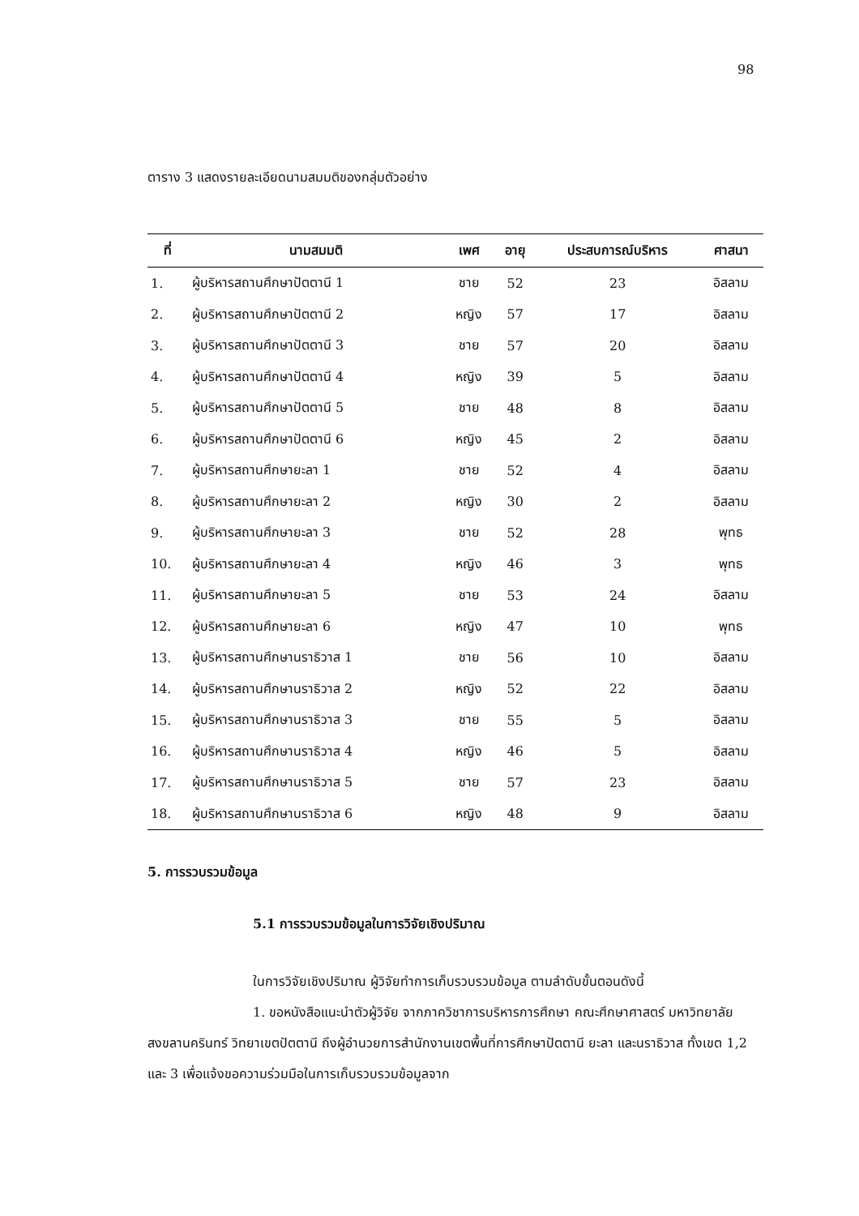98
ตาราง 3 แสดงรายละเอียดนามสมมติของกลุ่มตัวอย่าง
| ที่ | นามสมมติ | เพศ | อายุ | ประสบการณ์บริหาร | ศาสนา |
| --- | --- | --- | --- | --- | --- |
| 1. | ผู้บริหารสถานศึกษาปัตตานี 1 | ชาย | 52 | 23 | อิสลาม |
| 2. | ผู้บริหารสถานศึกษาปัตตานี 2 | หญิง | 57 | 17 | อิสลาม |
| 3. | ผู้บริหารสถานศึกษาปัตตานี 3 | ชาย | 57 | 20 | อิสลาม |
| 4. | ผู้บริหารสถานศึกษาปัตตานี 4 | หญิง | 39 | 5 | อิสลาม |
| 5. | ผู้บริหารสถานศึกษาปัตตานี 5 | ชาย | 48 | 8 | อิสลาม |
| 6. | ผู้บริหารสถานศึกษาปัตตานี 6 | หญิง | 45 | 2 | อิสลาม |
| 7. | ผู้บริหารสถานศึกษายะลา 1 | ชาย | 52 | 4 | อิสลาม |
| 8. | ผู้บริหารสถานศึกษายะลา 2 | หญิง | 30 | 2 | อิสลาม |
| 9. | ผู้บริหารสถานศึกษายะลา 3 | ชาย | 52 | 28 | พุทธ |
| 10. | ผู้บริหารสถานศึกษายะลา 4 | หญิง | 46 | 3 | พุทธ |
| 11. | ผู้บริหารสถานศึกษายะลา 5 | ชาย | 53 | 24 | อิสลาม |
| 12. | ผู้บริหารสถานศึกษายะลา 6 | หญิง | 47 | 10 | พุทธ |
| 13. | ผู้บริหารสถานศึกษานราธิวาส 1 | ชาย | 56 | 10 | อิสลาม |
| 14. | ผู้บริหารสถานศึกษานราธิวาส 2 | หญิง | 52 | 22 | อิสลาม |
| 15. | ผู้บริหารสถานศึกษานราธิวาส 3 | ชาย | 55 | 5 | อิสลาม |
| 16. | ผู้บริหารสถานศึกษานราธิวาส 4 | หญิง | 46 | 5 | อิสลาม |
| 17. | ผู้บริหารสถานศึกษานราธิวาส 5 | ชาย | 57 | 23 | อิสลาม |
| 18. | ผู้บริหารสถานศึกษานราธิวาส 6 | หญิง | 48 | 9 | อิสลาม |
5. การรวบรวมข้อมูล
5.1 การรวบรวมข้อมูลในการวิจัยเชิงปริมาณ
ในการวิจัยเชิงปริมาณ ผู้วิจัยทำการเก็บรวบรวมข้อมูล ตามลำดับขั้นตอนดังนี้
1. ขอหนังสือแนะนำตัวผู้วิจัย จากภาควิชาการบริหารการศึกษา คณะศึกษาศาสตร์ มหาวิทยาลัยสงขลานครินทร์ วิทยาเขตปัตตานี ถึงผู้อำนวยการสำนักงานเขตพื้นที่การศึกษาปัตตานี ยะลา และนราธิวาส ทั้งเขต 1,2 และ 3 เพื่อแจ้งขอความร่วมมือในการเก็บรวบรวมข้อมูลจาก